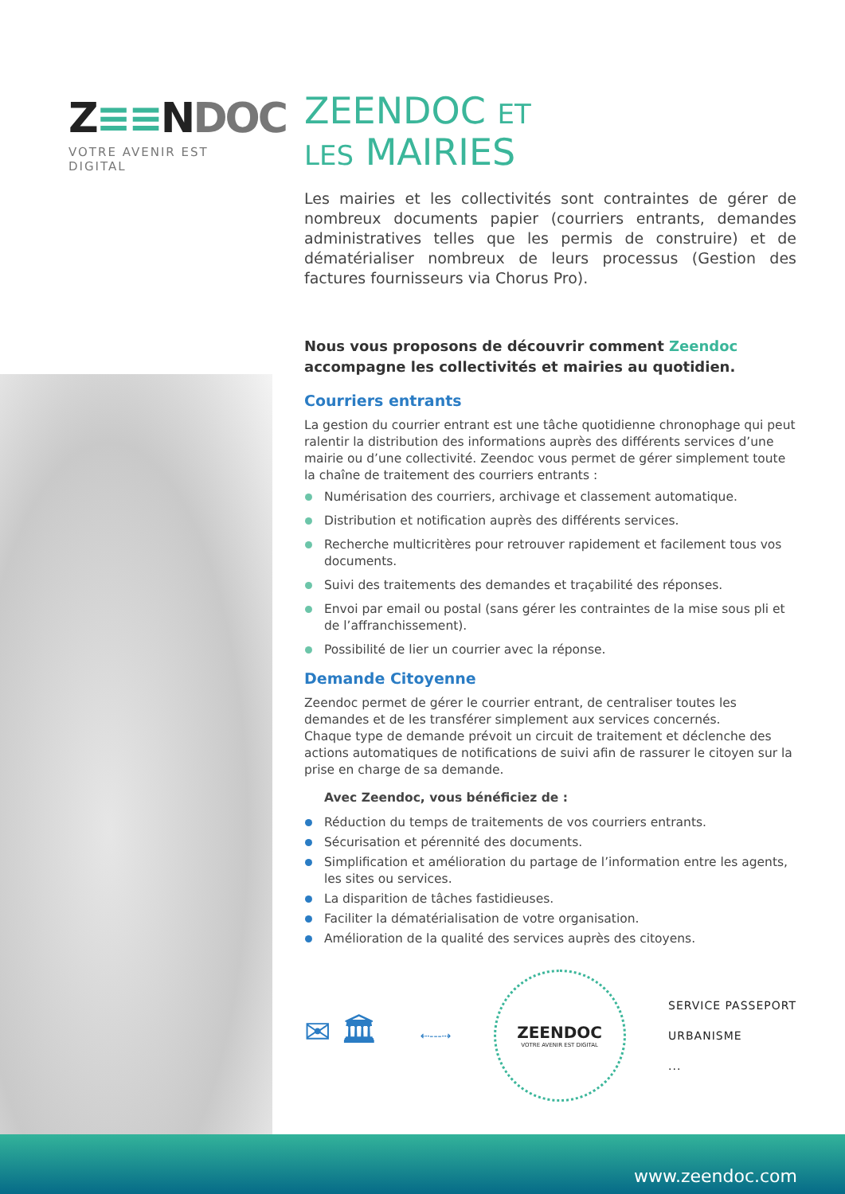Z≡≡NDOC
VOTRE AVENIR EST DIGITAL
ZEENDOC ET
LES MAIRIES
Les mairies et les collectivités sont contraintes de gérer de nombreux documents papier (courriers entrants, demandes administratives telles que les permis de construire) et de dématérialiser nombreux de leurs processus (Gestion des factures fournisseurs via Chorus Pro).
Nous vous proposons de découvrir comment Zeendoc accompagne les collectivités et mairies au quotidien.
Courriers entrants
La gestion du courrier entrant est une tâche quotidienne chronophage qui peut ralentir la distribution des informations auprès des différents services d’une mairie ou d’une collectivité. Zeendoc vous permet de gérer simplement toute la chaîne de traitement des courriers entrants :
Numérisation des courriers, archivage et classement automatique.
Distribution et notification auprès des différents services.
Recherche multicritères pour retrouver rapidement et facilement tous vos documents.
Suivi des traitements des demandes et traçabilité des réponses.
Envoi par email ou postal (sans gérer les contraintes de la mise sous pli et de l’affranchissement).
Possibilité de lier un courrier avec la réponse.
Demande Citoyenne
Zeendoc permet de gérer le courrier entrant, de centraliser toutes les demandes et de les transférer simplement aux services concernés.
Chaque type de demande prévoit un circuit de traitement et déclenche des actions automatiques de notifications de suivi afin de rassurer le citoyen sur la prise en charge de sa demande.
Avec Zeendoc, vous bénéficiez de :
Réduction du temps de traitements de vos courriers entrants.
Sécurisation et pérennité des documents.
Simplification et amélioration du partage de l’information entre les agents, les sites ou services.
La disparition de tâches fastidieuses.
Faciliter la dématérialisation de votre organisation.
Amélioration de la qualité des services auprès des citoyens.
✉ 🏛
⇠‑‑‑⇢
ZEENDOC
VOTRE AVENIR EST DIGITAL
SERVICE PASSEPORT
URBANISME
...
www.zeendoc.com